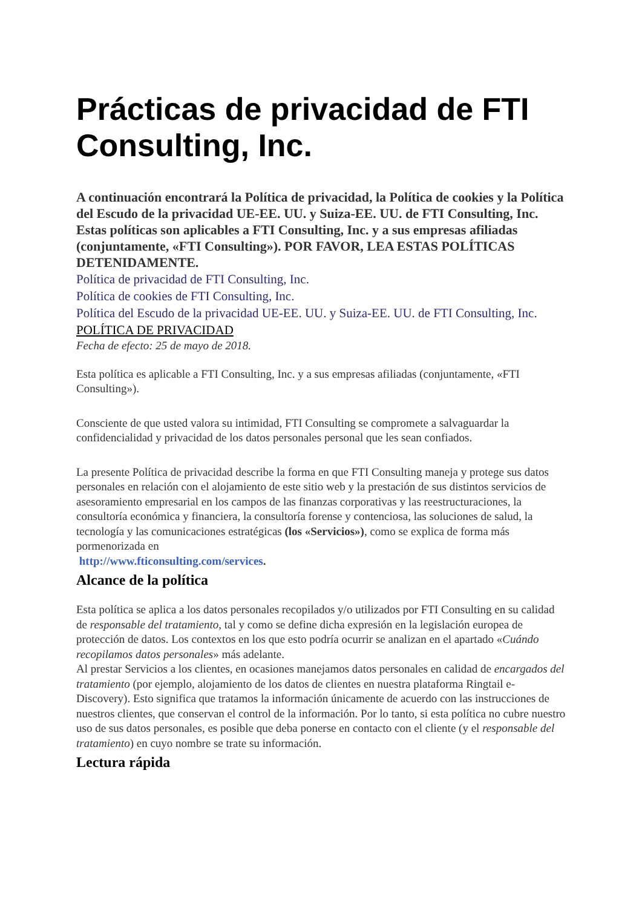Prácticas de privacidad de FTI Consulting, Inc.
A continuación encontrará la Política de privacidad, la Política de cookies y la Política del Escudo de la privacidad UE-EE. UU. y Suiza-EE. UU. de FTI Consulting, Inc. Estas políticas son aplicables a FTI Consulting, Inc. y a sus empresas afiliadas (conjuntamente, «FTI Consulting»). POR FAVOR, LEA ESTAS POLÍTICAS DETENIDAMENTE.
Política de privacidad de FTI Consulting, Inc.
Política de cookies de FTI Consulting, Inc.
Política del Escudo de la privacidad UE-EE. UU. y Suiza-EE. UU. de FTI Consulting, Inc.
POLÍTICA DE PRIVACIDAD
Fecha de efecto: 25 de mayo de 2018.
Esta política es aplicable a FTI Consulting, Inc. y a sus empresas afiliadas (conjuntamente, «FTI Consulting»).
Consciente de que usted valora su intimidad, FTI Consulting se compromete a salvaguardar la confidencialidad y privacidad de los datos personales personal que les sean confiados.
La presente Política de privacidad describe la forma en que FTI Consulting maneja y protege sus datos personales en relación con el alojamiento de este sitio web y la prestación de sus distintos servicios de asesoramiento empresarial en los campos de las finanzas corporativas y las reestructuraciones, la consultoría económica y financiera, la consultoría forense y contenciosa, las soluciones de salud, la tecnología y las comunicaciones estratégicas (los «Servicios»), como se explica de forma más pormenorizada en
http://www.fticonsulting.com/services.
Alcance de la política
Esta política se aplica a los datos personales recopilados y/o utilizados por FTI Consulting en su calidad de responsable del tratamiento, tal y como se define dicha expresión en la legislación europea de protección de datos. Los contextos en los que esto podría ocurrir se analizan en el apartado «Cuándo recopilamos datos personales» más adelante.
Al prestar Servicios a los clientes, en ocasiones manejamos datos personales en calidad de encargados del tratamiento (por ejemplo, alojamiento de los datos de clientes en nuestra plataforma Ringtail e-Discovery). Esto significa que tratamos la información únicamente de acuerdo con las instrucciones de nuestros clientes, que conservan el control de la información. Por lo tanto, si esta política no cubre nuestro uso de sus datos personales, es posible que deba ponerse en contacto con el cliente (y el responsable del tratamiento) en cuyo nombre se trate su información.
Lectura rápida